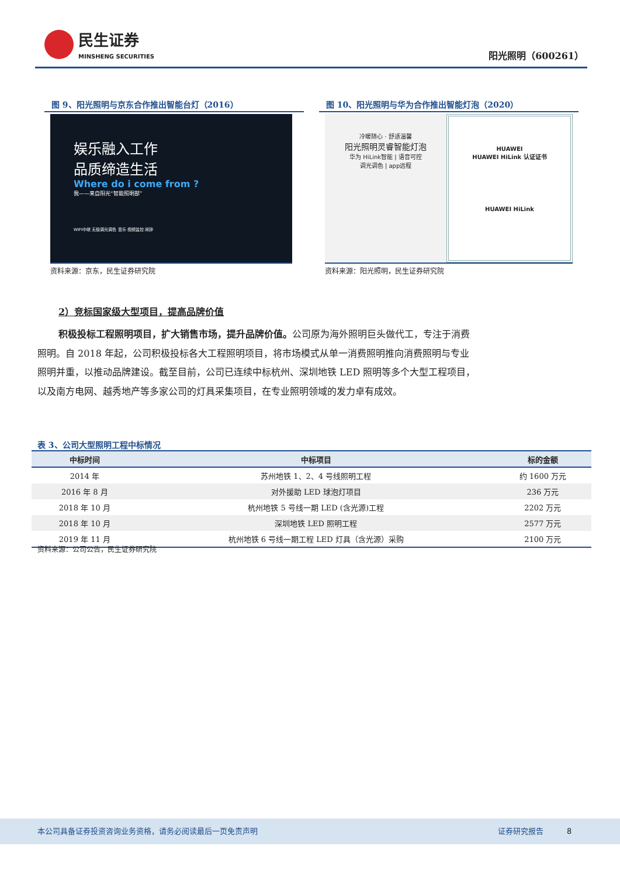民生证券
MINSHENG SECURITIES
阳光照明（600261）
图 9、阳光照明与京东合作推出智能台灯（2016）
娱乐融入工作
品质缔造生活
Where do i come from ?
我——来自阳光“智能照明部”
WIFI中继 无极调光调色 音乐 视频监控 闹钟
资料来源：京东，民生证券研究院
图 10、阳光照明与华为合作推出智能灯泡（2020）
冷暖随心 · 舒适温馨
阳光照明灵睿智能灯泡
华为 HiLink智能 | 语音可控
调光调色 | app远程
HUAWEI
HUAWEI HiLink 认证证书
HUAWEI HiLink
资料来源：阳光照明，民生证券研究院
2）竞标国家级大型项目，提高品牌价值
积极投标工程照明项目，扩大销售市场，提升品牌价值。公司原为海外照明巨头做代工，专注于消费照明。自 2018 年起，公司积极投标各大工程照明项目，将市场模式从单一消费照明推向消费照明与专业照明并重，以推动品牌建设。截至目前，公司已连续中标杭州、深圳地铁 LED 照明等多个大型工程项目，以及南方电网、越秀地产等多家公司的灯具采集项目，在专业照明领域的发力卓有成效。
表 3、公司大型照明工程中标情况
| 中标时间 | 中标项目 | 标的金额 |
| --- | --- | --- |
| 2014 年 | 苏州地铁 1、2、4 号线照明工程 | 约 1600 万元 |
| 2016 年 8 月 | 对外援助 LED 球泡灯项目 | 236 万元 |
| 2018 年 10 月 | 杭州地铁 5 号线一期 LED (含光源)工程 | 2202 万元 |
| 2018 年 10 月 | 深圳地铁 LED 照明工程 | 2577 万元 |
| 2019 年 11 月 | 杭州地铁 6 号线一期工程 LED 灯具（含光源）采购 | 2100 万元 |
资料来源：公司公告，民生证券研究院
本公司具备证券投资咨询业务资格，请务必阅读最后一页免责声明 证券研究报告 8